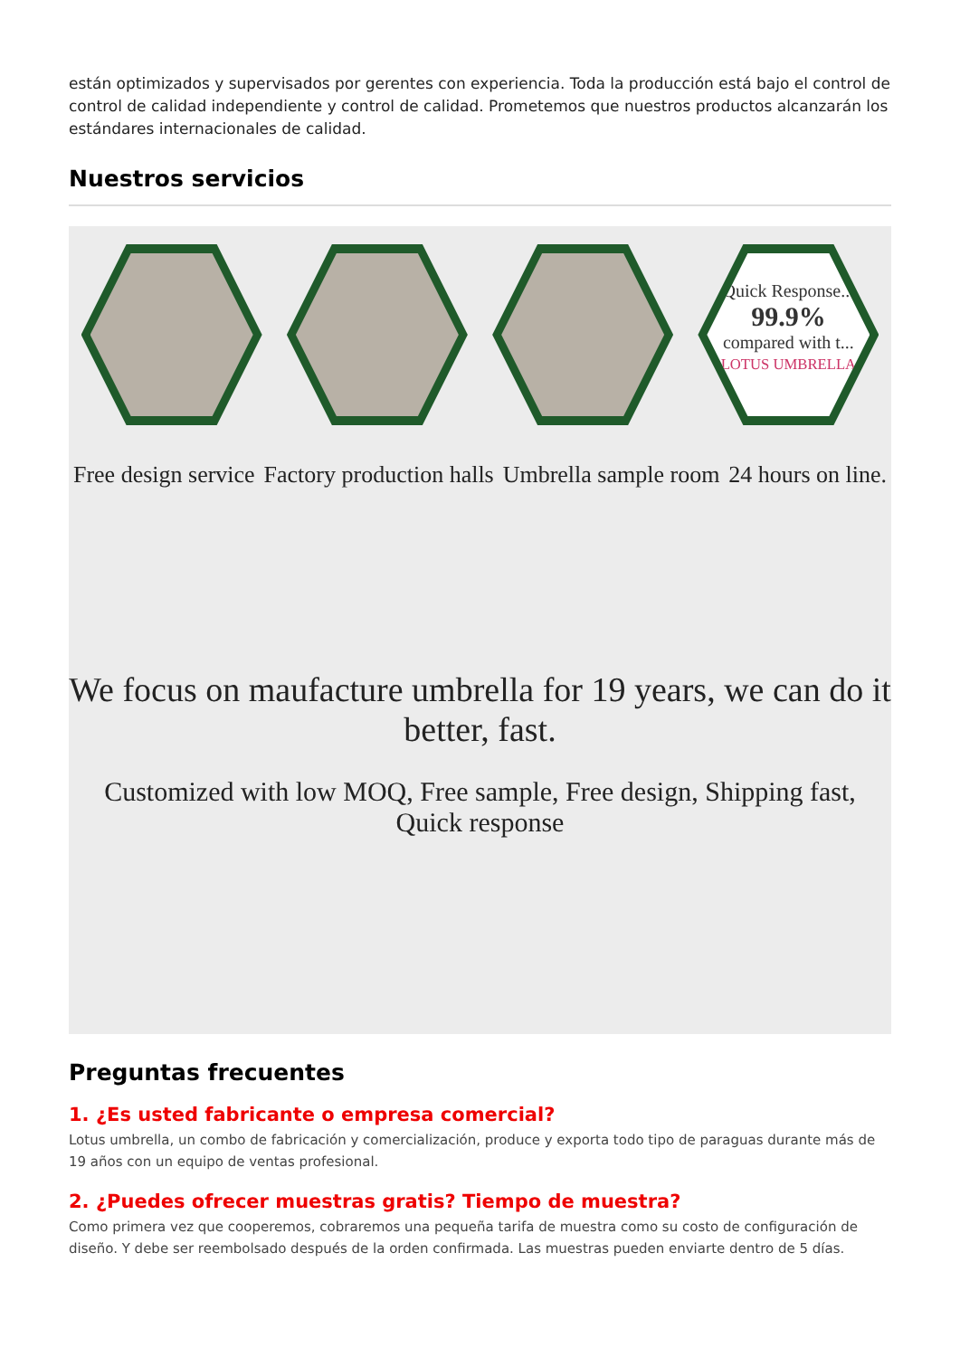están optimizados y supervisados por gerentes con experiencia. Toda la producción está bajo el control de control de calidad independiente y control de calidad. Prometemos que nuestros productos alcanzarán los estándares internacionales de calidad.
Nuestros servicios
Quick Response...
99.9%
compared with t...
LOTUS UMBRELLA
Free design service Factory production halls Umbrella sample room 24 hours on line.
We focus on maufacture umbrella for 19 years, we can do it better, fast.
Customized with low MOQ, Free sample, Free design, Shipping fast, Quick response
Preguntas frecuentes
1. ¿Es usted fabricante o empresa comercial?
Lotus umbrella, un combo de fabricación y comercialización, produce y exporta todo tipo de paraguas durante más de 19 años con un equipo de ventas profesional.
2. ¿Puedes ofrecer muestras gratis? Tiempo de muestra?
Como primera vez que cooperemos, cobraremos una pequeña tarifa de muestra como su costo de configuración de diseño. Y debe ser reembolsado después de la orden confirmada. Las muestras pueden enviarte dentro de 5 días.